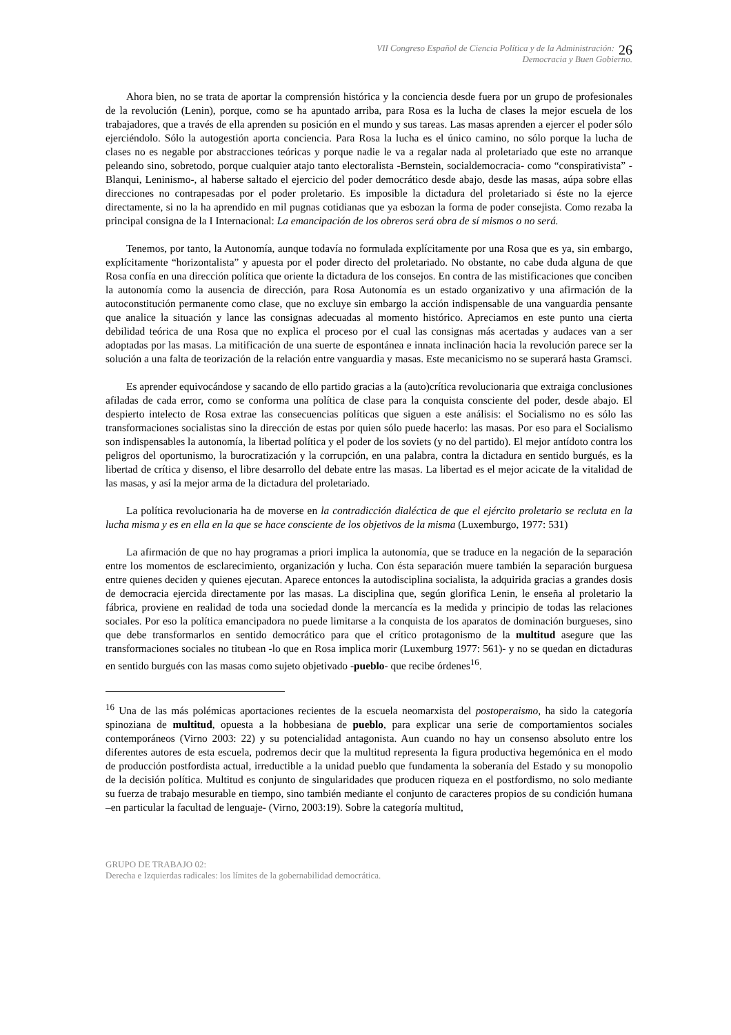VII Congreso Español de Ciencia Política y de la Administración:
Democracia y Buen Gobierno.
26
Ahora bien, no se trata de aportar la comprensión histórica y la conciencia desde fuera por un grupo de profesionales de la revolución (Lenin), porque, como se ha apuntado arriba, para Rosa es la lucha de clases la mejor escuela de los trabajadores, que a través de ella aprenden su posición en el mundo y sus tareas. Las masas aprenden a ejercer el poder sólo ejerciéndolo. Sólo la autogestión aporta conciencia. Para Rosa la lucha es el único camino, no sólo porque la lucha de clases no es negable por abstracciones teóricas y porque nadie le va a regalar nada al proletariado que este no arranque peleando sino, sobretodo, porque cualquier atajo tanto electoralista -Bernstein, socialdemocracia- como “conspirativista” -Blanqui, Leninismo-, al haberse saltado el ejercicio del poder democrático desde abajo, desde las masas, aúpa sobre ellas direcciones no contrapesadas por el poder proletario. Es imposible la dictadura del proletariado si éste no la ejerce directamente, si no la ha aprendido en mil pugnas cotidianas que ya esbozan la forma de poder consejista. Como rezaba la principal consigna de la I Internacional: La emancipación de los obreros será obra de sí mismos o no será.
Tenemos, por tanto, la Autonomía, aunque todavía no formulada explícitamente por una Rosa que es ya, sin embargo, explícitamente “horizontalista” y apuesta por el poder directo del proletariado. No obstante, no cabe duda alguna de que Rosa confía en una dirección política que oriente la dictadura de los consejos. En contra de las mistificaciones que conciben la autonomía como la ausencia de dirección, para Rosa Autonomía es un estado organizativo y una afirmación de la autoconstitución permanente como clase, que no excluye sin embargo la acción indispensable de una vanguardia pensante que analice la situación y lance las consignas adecuadas al momento histórico. Apreciamos en este punto una cierta debilidad teórica de una Rosa que no explica el proceso por el cual las consignas más acertadas y audaces van a ser adoptadas por las masas. La mitificación de una suerte de espontánea e innata inclinación hacia la revolución parece ser la solución a una falta de teorización de la relación entre vanguardia y masas. Este mecanicismo no se superará hasta Gramsci.
Es aprender equivocándose y sacando de ello partido gracias a la (auto)crítica revolucionaria que extraiga conclusiones afiladas de cada error, como se conforma una política de clase para la conquista consciente del poder, desde abajo. El despierto intelecto de Rosa extrae las consecuencias políticas que siguen a este análisis: el Socialismo no es sólo las transformaciones socialistas sino la dirección de estas por quien sólo puede hacerlo: las masas. Por eso para el Socialismo son indispensables la autonomía, la libertad política y el poder de los soviets (y no del partido). El mejor antídoto contra los peligros del oportunismo, la burocratización y la corrupción, en una palabra, contra la dictadura en sentido burgués, es la libertad de crítica y disenso, el libre desarrollo del debate entre las masas. La libertad es el mejor acicate de la vitalidad de las masas, y así la mejor arma de la dictadura del proletariado.
La política revolucionaria ha de moverse en la contradicción dialéctica de que el ejército proletario se recluta en la lucha misma y es en ella en la que se hace consciente de los objetivos de la misma (Luxemburgo, 1977: 531)
La afirmación de que no hay programas a priori implica la autonomía, que se traduce en la negación de la separación entre los momentos de esclarecimiento, organización y lucha. Con ésta separación muere también la separación burguesa entre quienes deciden y quienes ejecutan. Aparece entonces la autodisciplina socialista, la adquirida gracias a grandes dosis de democracia ejercida directamente por las masas. La disciplina que, según glorifica Lenin, le enseña al proletario la fábrica, proviene en realidad de toda una sociedad donde la mercancía es la medida y principio de todas las relaciones sociales. Por eso la política emancipadora no puede limitarse a la conquista de los aparatos de dominación burgueses, sino que debe transformarlos en sentido democrático para que el crítico protagonismo de la multitud asegure que las transformaciones sociales no titubean -lo que en Rosa implica morir (Luxemburg 1977: 561)- y no se quedan en dictaduras en sentido burgués con las masas como sujeto objetivado -pueblo- que recibe órdenes<sup>16</sup>.
<sup>16</sup> Una de las más polémicas aportaciones recientes de la escuela neomarxista del postoperaismo, ha sido la categoría spinoziana de multitud, opuesta a la hobbesiana de pueblo, para explicar una serie de comportamientos sociales contemporáneos (Virno 2003: 22) y su potencialidad antagonista. Aun cuando no hay un consenso absoluto entre los diferentes autores de esta escuela, podremos decir que la multitud representa la figura productiva hegemónica en el modo de producción postfordista actual, irreductible a la unidad pueblo que fundamenta la soberanía del Estado y su monopolio de la decisión política. Multitud es conjunto de singularidades que producen riqueza en el postfordismo, no solo mediante su fuerza de trabajo mesurable en tiempo, sino también mediante el conjunto de caracteres propios de su condición humana –en particular la facultad de lenguaje- (Virno, 2003:19). Sobre la categoría multitud,
GRUPO DE TRABAJO 02:
Derecha e Izquierdas radicales: los límites de la gobernabilidad democrática.